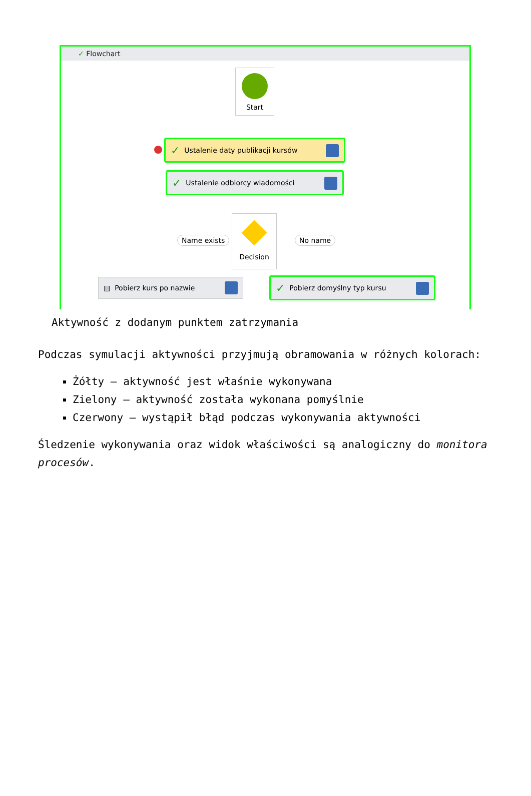✓ Flowchart
Start
✓ Ustalenie daty publikacji kursów
✓ Ustalenie odbiorcy wiadomości
Decision
Name exists No name
▤ Pobierz kurs po nazwie ✓ Pobierz domyślny typ kursu
Aktywność z dodanym punktem zatrzymania
Podczas symulacji aktywności przyjmują obramowania w różnych kolorach:
Żółty – aktywność jest właśnie wykonywana
Zielony – aktywność została wykonana pomyślnie
Czerwony – wystąpił błąd podczas wykonywania aktywności
Śledzenie wykonywania oraz widok właściwości są analogiczny do monitora procesów.